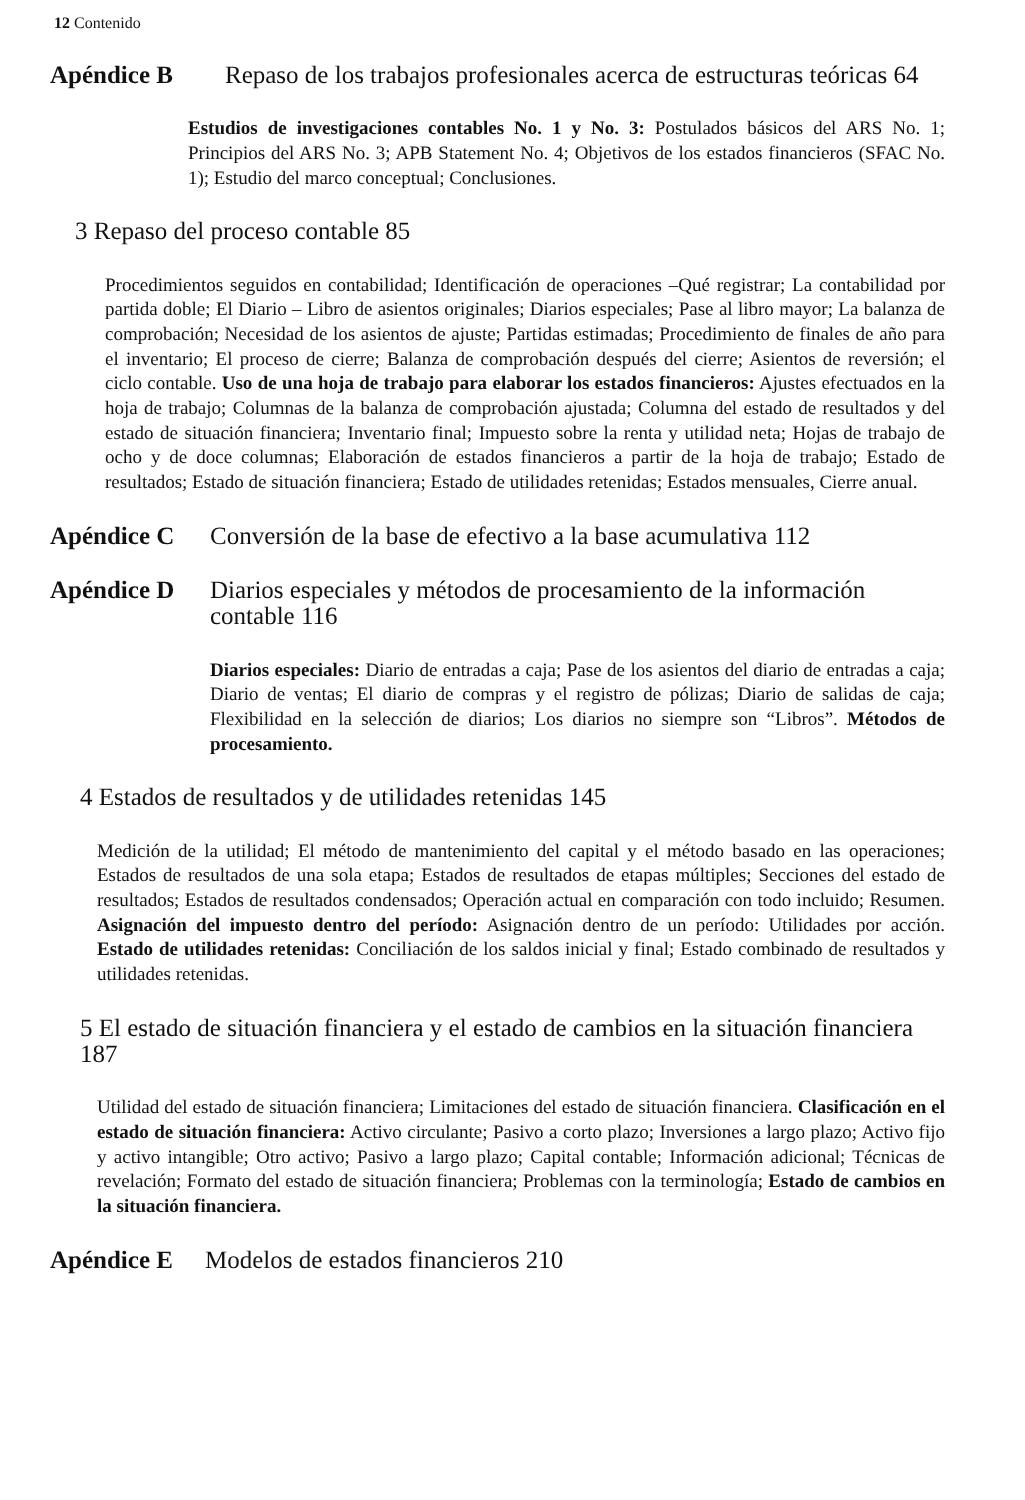12 Contenido
Apéndice B Repaso de los trabajos profesionales acerca de estructuras teóricas 64
Estudios de investigaciones contables No. 1 y No. 3: Postulados básicos del ARS No. 1; Principios del ARS No. 3; APB Statement No. 4; Objetivos de los estados financieros (SFAC No. 1); Estudio del marco conceptual; Conclusiones.
3 Repaso del proceso contable 85
Procedimientos seguidos en contabilidad; Identificación de operaciones –Qué registrar; La contabilidad por partida doble; El Diario – Libro de asientos originales; Diarios especiales; Pase al libro mayor; La balanza de comprobación; Necesidad de los asientos de ajuste; Partidas estimadas; Procedimiento de finales de año para el inventario; El proceso de cierre; Balanza de comprobación después del cierre; Asientos de reversión; el ciclo contable. Uso de una hoja de trabajo para elaborar los estados financieros: Ajustes efectuados en la hoja de trabajo; Columnas de la balanza de comprobación ajustada; Columna del estado de resultados y del estado de situación financiera; Inventario final; Impuesto sobre la renta y utilidad neta; Hojas de trabajo de ocho y de doce columnas; Elaboración de estados financieros a partir de la hoja de trabajo; Estado de resultados; Estado de situación financiera; Estado de utilidades retenidas; Estados mensuales, Cierre anual.
Apéndice C Conversión de la base de efectivo a la base acumulativa 112
Apéndice D Diarios especiales y métodos de procesamiento de la información contable 116
Diarios especiales: Diario de entradas a caja; Pase de los asientos del diario de entradas a caja; Diario de ventas; El diario de compras y el registro de pólizas; Diario de salidas de caja; Flexibilidad en la selección de diarios; Los diarios no siempre son “Libros”. Métodos de procesamiento.
4 Estados de resultados y de utilidades retenidas 145
Medición de la utilidad; El método de mantenimiento del capital y el método basado en las operaciones; Estados de resultados de una sola etapa; Estados de resultados de etapas múltiples; Secciones del estado de resultados; Estados de resultados condensados; Operación actual en comparación con todo incluido; Resumen. Asignación del impuesto dentro del período: Asignación dentro de un período: Utilidades por acción. Estado de utilidades retenidas: Conciliación de los saldos inicial y final; Estado combinado de resultados y utilidades retenidas.
5 El estado de situación financiera y el estado de cambios en la situación financiera 187
Utilidad del estado de situación financiera; Limitaciones del estado de situación financiera. Clasificación en el estado de situación financiera: Activo circulante; Pasivo a corto plazo; Inversiones a largo plazo; Activo fijo y activo intangible; Otro activo; Pasivo a largo plazo; Capital contable; Información adicional; Técnicas de revelación; Formato del estado de situación financiera; Problemas con la terminología; Estado de cambios en la situación financiera.
Apéndice E Modelos de estados financieros 210